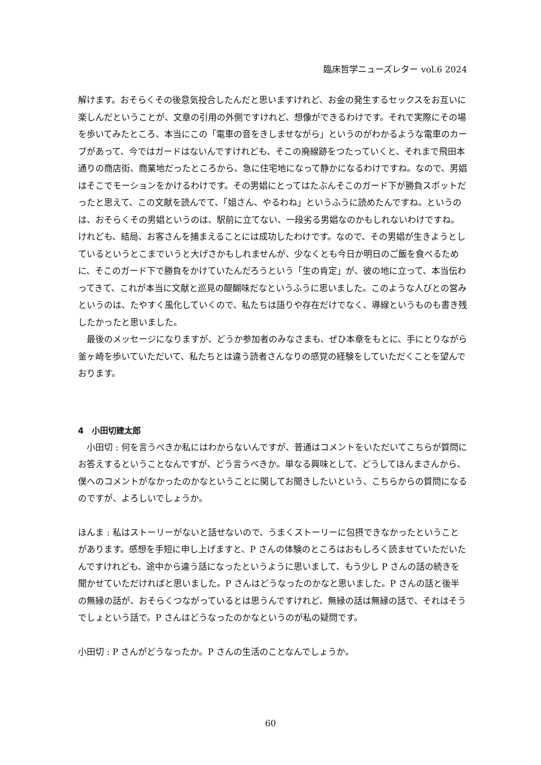臨床哲学ニューズレター vol.6 2024
解けます。おそらくその後意気投合したんだと思いますけれど、お金の発生するセックスをお互いに楽しんだということが、文章の引用の外側ですけれど、想像ができるわけです。それで実際にその場を歩いてみたところ、本当にこの「電車の音をきしませながら」というのがわかるような電車のカーブがあって、今ではガードはないんですけれども、そこの廃線跡をつたっていくと、それまで飛田本通りの商店街、商業地だったところから、急に住宅地になって静かになるわけですね。なので、男娼はそこでモーションをかけるわけです。その男娼にとってはたぶんそこのガード下が勝負スポットだったと思えて、この文献を読んでて、「姐さん、やるわね」というふうに読めたんですね。というのは、おそらくその男娼というのは、駅前に立てない、一段劣る男娼なのかもしれないわけですね。けれども、結局、お客さんを捕まえることには成功したわけです。なので、その男娼が生きようとしているというとこまでいうと大げさかもしれませんが、少なくとも今日か明日のご飯を食べるために、そこのガード下で勝負をかけていたんだろうという「生の肯定」が、彼の地に立って、本当伝わってきて、これが本当に文献と巡見の醍醐味だなというふうに思いました。このような人びとの営みというのは、たやすく風化していくので、私たちは語りや存在だけでなく、導線というものも書き残したかったと思いました。
最後のメッセージになりますが、どうか参加者のみなさまも、ぜひ本章をもとに、手にとりながら釜ヶ崎を歩いていただいて、私たちとは違う読者さんなりの感覚の経験をしていただくことを望んでおります。
4　小田切建太郎
小田切 : 何を言うべきか私にはわからないんですが、普通はコメントをいただいてこちらが質問にお答えするということなんですが、どう言うべきか。単なる興味として、どうしてほんまさんから、僕へのコメントがなかったのかなということに関してお聞きしたいという、こちらからの質問になるのですが、よろしいでしょうか。
ほんま : 私はストーリーがないと話せないので、うまくストーリーに包摂できなかったということがあります。感想を手短に申し上げますと、P さんの体験のところはおもしろく読ませていただいたんですけれども、途中から違う話になったというように思いまして、もう少し P さんの話の続きを聞かせていただければと思いました。P さんはどうなったのかなと思いました。P さんの話と後半の無縁の話が、おそらくつながっているとは思うんですけれど、無縁の話は無縁の話で、それはそうでしょという話で。P さんはどうなったのかなというのが私の疑問です。
小田切 : P さんがどうなったか。P さんの生活のことなんでしょうか。
60